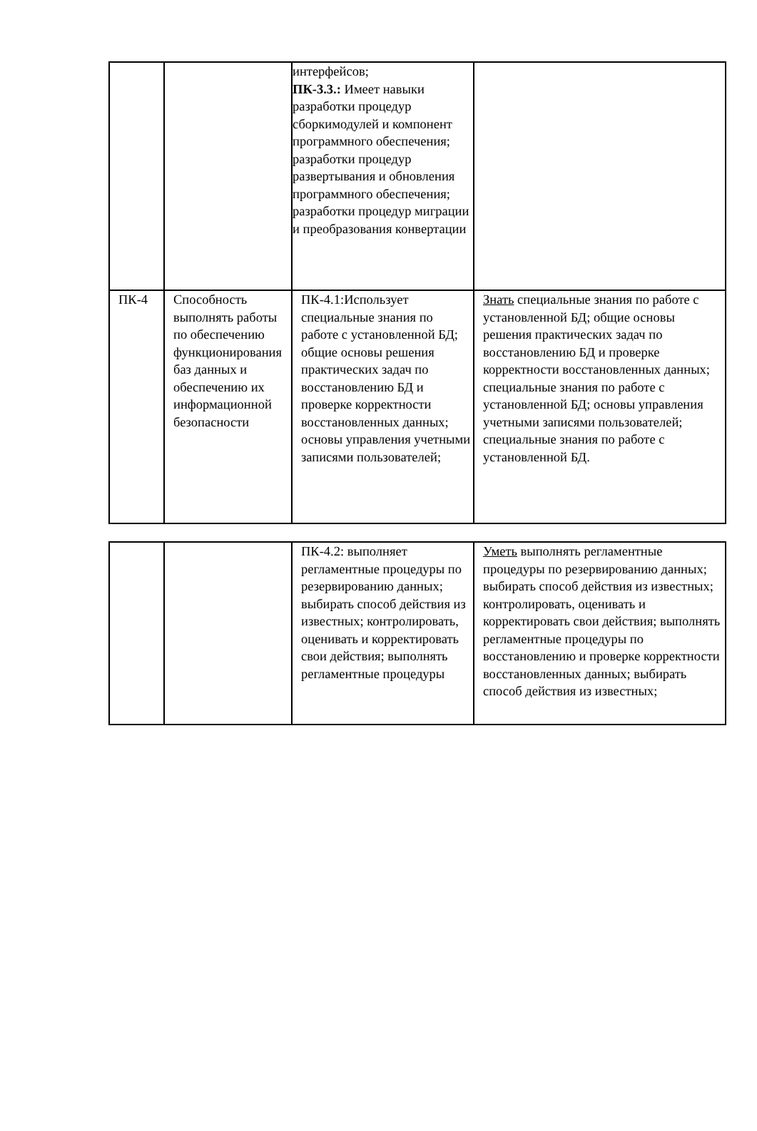| | | интерфейсов; ПК-3.3.: Имеет навыки разработки процедур сборкимодулей и компонент программного обеспечения; разработки процедур развертывания и обновления программного обеспечения; разработки процедур миграции и преобразования конвертации | |
| ПК-4 | Способность выполнять работы по обеспечению функционирования баз данных и обеспечению их информационной безопасности | ПК-4.1:Использует специальные знания по работе с установленной БД; общие основы решения практических задач по восстановлению БД и проверке корректности восстановленных данных; основы управления учетными записями пользователей; | Знать специальные знания по работе с установленной БД; общие основы решения практических задач по восстановлению БД и проверке корректности восстановленных данных; специальные знания по работе с установленной БД; основы управления учетными записями пользователей; специальные знания по работе с установленной БД. |
| | | ПК-4.2: выполняет регламентные процедуры по резервированию данных; выбирать способ действия из известных; контролировать, оценивать и корректировать свои действия; выполнять регламентные процедуры | Уметь выполнять регламентные процедуры по резервированию данных; выбирать способ действия из известных; контролировать, оценивать и корректировать свои действия; выполнять регламентные процедуры по восстановлению и проверке корректности восстановленных данных; выбирать способ действия из известных; |